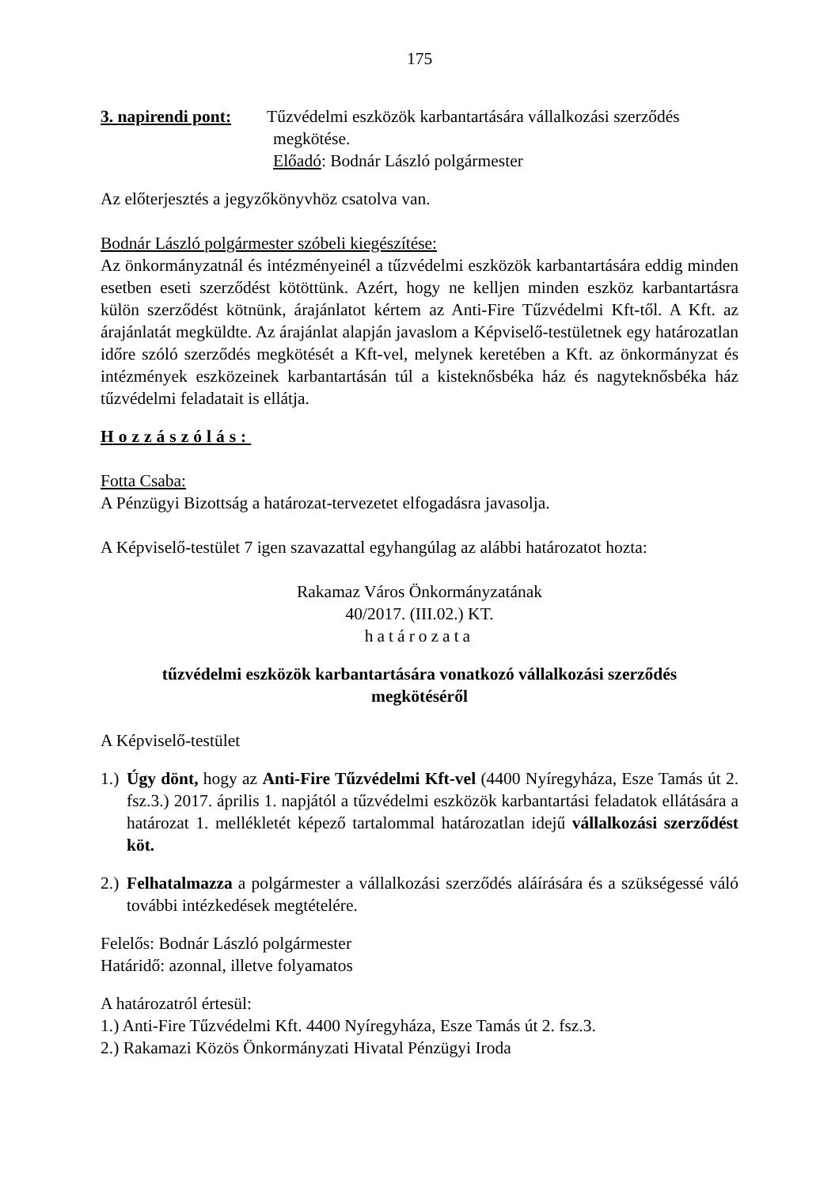175
3. napirendi pont:
Tűzvédelmi eszközök karbantartására vállalkozási szerződés
megkötése.
Előadó: Bodnár László polgármester
Az előterjesztés a jegyzőkönyvhöz csatolva van.
Bodnár László polgármester szóbeli kiegészítése:
Az önkormányzatnál és intézményeinél a tűzvédelmi eszközök karbantartására eddig minden esetben eseti szerződést kötöttünk. Azért, hogy ne kelljen minden eszköz karbantartásra külön szerződést kötnünk, árajánlatot kértem az Anti-Fire Tűzvédelmi Kft-től. A Kft. az árajánlatát megküldte. Az árajánlat alapján javaslom a Képviselő-testületnek egy határozatlan időre szóló szerződés megkötését a Kft-vel, melynek keretében a Kft. az önkormányzat és intézmények eszközeinek karbantartásán túl a kisteknősbéka ház és nagyteknősbéka ház tűzvédelmi feladatait is ellátja.
Hozzászólás:
Fotta Csaba:
A Pénzügyi Bizottság a határozat-tervezetet elfogadásra javasolja.
A Képviselő-testület 7 igen szavazattal egyhangúlag az alábbi határozatot hozta:
Rakamaz Város Önkormányzatának
40/2017. (III.02.) KT.
határozata
tűzvédelmi eszközök karbantartására vonatkozó vállalkozási szerződés
megkötéséről
A Képviselő-testület
1.) Úgy dönt, hogy az Anti-Fire Tűzvédelmi Kft-vel (4400 Nyíregyháza, Esze Tamás út 2. fsz.3.) 2017. április 1. napjától a tűzvédelmi eszközök karbantartási feladatok ellátására a határozat 1. mellékletét képező tartalommal határozatlan idejű vállalkozási szerződést köt.
2.) Felhatalmazza a polgármester a vállalkozási szerződés aláírására és a szükségessé váló további intézkedések megtételére.
Felelős: Bodnár László polgármester
Határidő: azonnal, illetve folyamatos
A határozatról értesül:
1.) Anti-Fire Tűzvédelmi Kft. 4400 Nyíregyháza, Esze Tamás út 2. fsz.3.
2.) Rakamazi Közös Önkormányzati Hivatal Pénzügyi Iroda